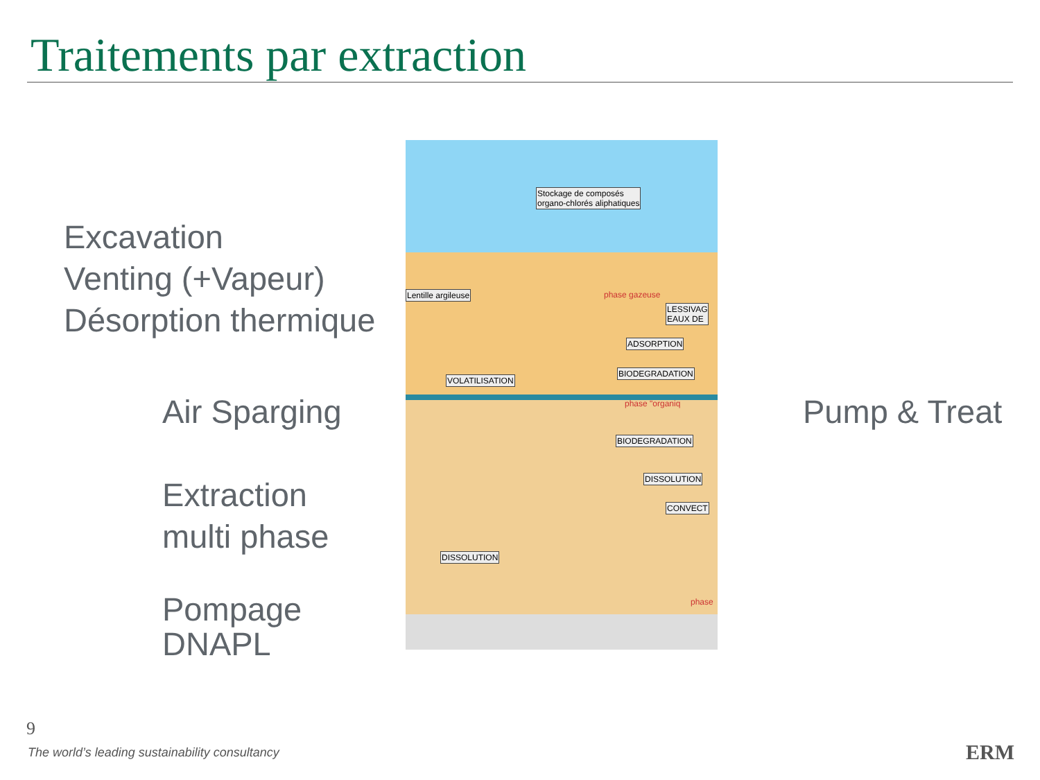Traitements par extraction
Excavation
Venting (+Vapeur)
Désorption thermique
Air Sparging
Extraction
multi phase
Pompage
DNAPL
Pump & Treat
Stockage de composés
organo-chlorés aliphatiques
Lentille argileuse phase gazeuse
LESSIVAG
EAUX DE
ADSORPTION
BIODEGRADATION
VOLATILISATION
phase "organiq
BIODEGRADATION
DISSOLUTION
CONVECT
DISSOLUTION
phase
9
The world’s leading sustainability consultancy
ERM